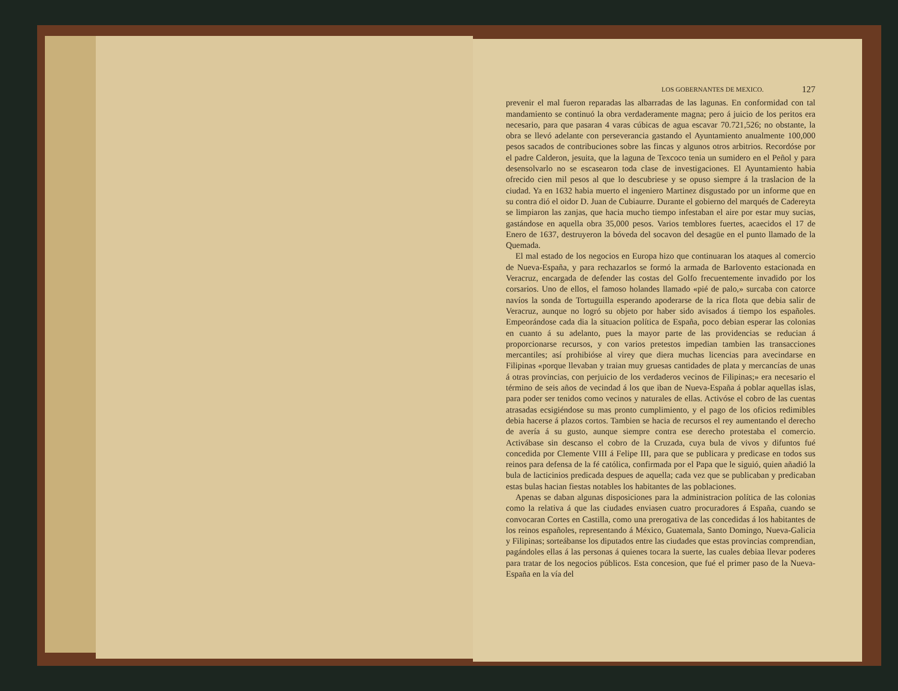LOS GOBERNANTES DE MEXICO. 127
prevenir el mal fueron reparadas las albarradas de las lagunas. En conformidad con tal mandamiento se continuó la obra verdaderamente magna; pero á juicio de los peritos era necesario, para que pasaran 4 varas cúbicas de agua escavar 70.721,526; no obstante, la obra se llevó adelante con perseverancia gastando el Ayuntamiento anualmente 100,000 pesos sacados de contribuciones sobre las fincas y algunos otros arbitrios. Recordóse por el padre Calderon, jesuita, que la laguna de Texcoco tenia un sumidero en el Peñol y para desensolvarlo no se escasearon toda clase de investigaciones. El Ayuntamiento habia ofrecido cien mil pesos al que lo descubriese y se opuso siempre á la traslacion de la ciudad. Ya en 1632 habia muerto el ingeniero Martinez disgustado por un informe que en su contra dió el oidor D. Juan de Cubiaurre. Durante el gobierno del marqués de Cadereyta se limpiaron las zanjas, que hacia mucho tiempo infestaban el aire por estar muy sucias, gastándose en aquella obra 35,000 pesos. Varios temblores fuertes, acaecidos el 17 de Enero de 1637, destruyeron la bóveda del socavon del desagüe en el punto llamado de la Quemada.
El mal estado de los negocios en Europa hizo que continuaran los ataques al comercio de Nueva-España, y para rechazarlos se formó la armada de Barlovento estacionada en Veracruz, encargada de defender las costas del Golfo frecuentemente invadido por los corsarios. Uno de ellos, el famoso holandes llamado «pié de palo,» surcaba con catorce navíos la sonda de Tortuguilla esperando apoderarse de la rica flota que debia salir de Veracruz, aunque no logró su objeto por haber sido avisados á tiempo los españoles. Empeorándose cada dia la situacion política de España, poco debian esperar las colonias en cuanto á su adelanto, pues la mayor parte de las providencias se reducian á proporcionarse recursos, y con varios pretestos impedian tambien las transacciones mercantiles; así prohibióse al virey que diera muchas licencias para avecindarse en Filipinas «porque llevaban y traian muy gruesas cantidades de plata y mercancías de unas á otras provincias, con perjuicio de los verdaderos vecinos de Filipinas;» era necesario el término de seis años de vecindad á los que iban de Nueva-España á poblar aquellas islas, para poder ser tenidos como vecinos y naturales de ellas. Activóse el cobro de las cuentas atrasadas ecsigiéndose su mas pronto cumplimiento, y el pago de los oficios redimibles debia hacerse á plazos cortos. Tambien se hacia de recursos el rey aumentando el derecho de avería á su gusto, aunque siempre contra ese derecho protestaba el comercio. Activábase sin descanso el cobro de la Cruzada, cuya bula de vivos y difuntos fué concedida por Clemente VIII á Felipe III, para que se publicara y predicase en todos sus reinos para defensa de la fé católica, confirmada por el Papa que le siguió, quien añadió la bula de lacticinios predicada despues de aquella; cada vez que se publicaban y predicaban estas bulas hacian fiestas notables los habitantes de las poblaciones.
Apenas se daban algunas disposiciones para la administracion política de las colonias como la relativa á que las ciudades enviasen cuatro procuradores á España, cuando se convocaran Cortes en Castilla, como una prerogativa de las concedidas á los habitantes de los reinos españoles, representando á México, Guatemala, Santo Domingo, Nueva-Galicia y Filipinas; sorteábanse los diputados entre las ciudades que estas provincias comprendian, pagándoles ellas á las personas á quienes tocara la suerte, las cuales debiaa llevar poderes para tratar de los negocios públicos. Esta concesion, que fué el primer paso de la Nueva-España en la vía del